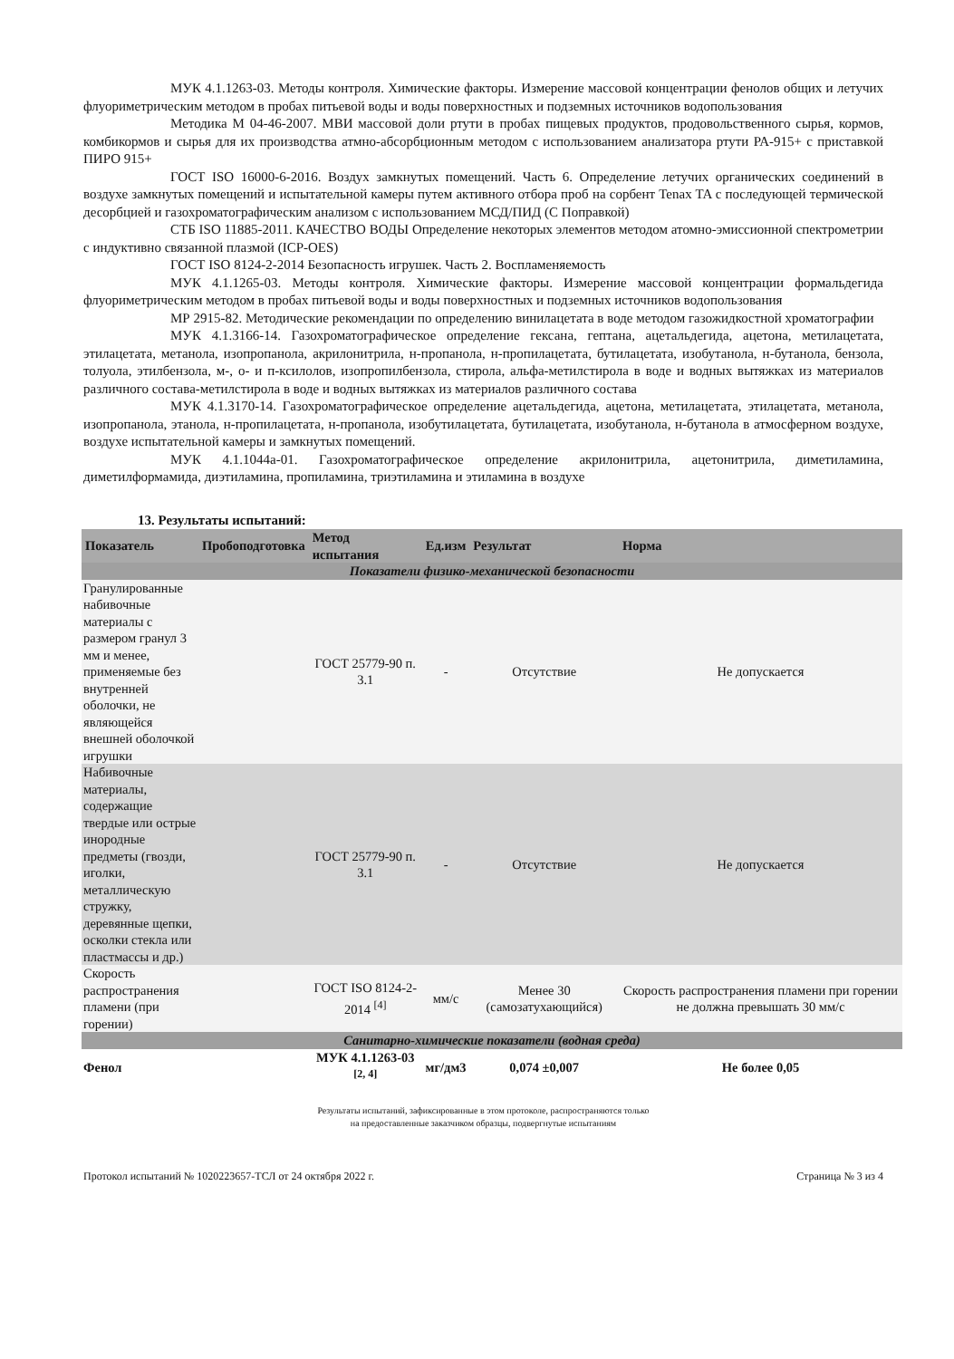МУК 4.1.1263-03. Методы контроля. Химические факторы. Измерение массовой концентрации фенолов общих и летучих флуориметрическим методом в пробах питьевой воды и воды поверхностных и подземных источников водопользования
Методика М 04-46-2007. МВИ массовой доли ртути в пробах пищевых продуктов, продовольственного сырья, кормов, комбикормов и сырья для их производства атмно-абсорбционным методом с использованием анализатора ртути РА-915+ с приставкой ПИРО 915+
ГОСТ ISO 16000-6-2016. Воздух замкнутых помещений. Часть 6. Определение летучих органических соединений в воздухе замкнутых помещений и испытательной камеры путем активного отбора проб на сорбент Tenax TA с последующей термической десорбцией и газохроматографическим анализом с использованием МСД/ПИД (С Поправкой)
СТБ ISO 11885-2011. КАЧЕСТВО ВОДЫ Определение некоторых элементов методом атомно-эмиссионной спектрометрии с индуктивно связанной плазмой (ICP-OES)
ГОСТ ISO 8124-2-2014 Безопасность игрушек. Часть 2. Воспламеняемость
МУК 4.1.1265-03. Методы контроля. Химические факторы. Измерение массовой концентрации формальдегида флуориметрическим методом в пробах питьевой воды и воды поверхностных и подземных источников водопользования
МР 2915-82. Методические рекомендации по определению винилацетата в воде методом газожидкостной хроматографии
МУК 4.1.3166-14. Газохроматографическое определение гексана, гептана, ацетальдегида, ацетона, метилацетата, этилацетата, метанола, изопропанола, акрилонитрила, н-пропанола, н-пропилацетата, бутилацетата, изобутанола, н-бутанола, бензола, толуола, этилбензола, м-, о- и п-ксилолов, изопропилбензола, стирола, альфа-метилстирола в воде и водных вытяжках из материалов различного состава-метилстирола в воде и водных вытяжках из материалов различного состава
МУК 4.1.3170-14. Газохроматографическое определение ацетальдегида, ацетона, метилацетата, этилацетата, метанола, изопропанола, этанола, н-пропилацетата, н-пропанола, изобутилацетата, бутилацетата, изобутанола, н-бутанола в атмосферном воздухе, воздухе испытательной камеры и замкнутых помещений.
МУК 4.1.1044а-01. Газохроматографическое определение акрилонитрила, ацетонитрила, диметиламина, диметилформамида, диэтиламина, пропиламина, триэтиламина и этиламина в воздухе
13. Результаты испытаний:
| Показатель | Пробоподготовка | Метод испытания | Ед.изм | Результат | Норма |
| --- | --- | --- | --- | --- | --- |
| Показатели физико-механической безопасности | | | | | |
| Гранулированные набивочные материалы с размером гранул 3 мм и менее, применяемые без внутренней оболочки, не являющейся внешней оболочкой игрушки | | ГОСТ 25779-90 п. 3.1 | - | Отсутствие | Не допускается |
| Набивочные материалы, содержащие твердые или острые инородные предметы (гвозди, иголки, металлическую стружку, деревянные щепки, осколки стекла или пластмассы и др.) | | ГОСТ 25779-90 п. 3.1 | - | Отсутствие | Не допускается |
| Скорость распространения пламени (при горении) | | ГОСТ ISO 8124-2-2014 <sup>[4]</sup> | мм/с | Менее 30 (самозатухающийся) | Скорость распространения пламени при горении не должна превышать 30 мм/с |
| Санитарно-химические показатели (водная среда) | | | | | |
| Фенол | | МУК 4.1.1263-03 <sup>[2, 4]</sup> | мг/дм3 | 0,074 ±0,007 | Не более 0,05 |
Результаты испытаний, зафиксированные в этом протоколе, распространяются только
на предоставленные заказчиком образцы, подвергнутые испытаниям
Протокол испытаний № 1020223657-ТСЛ от 24 октября 2022 г. Страница № 3 из 4